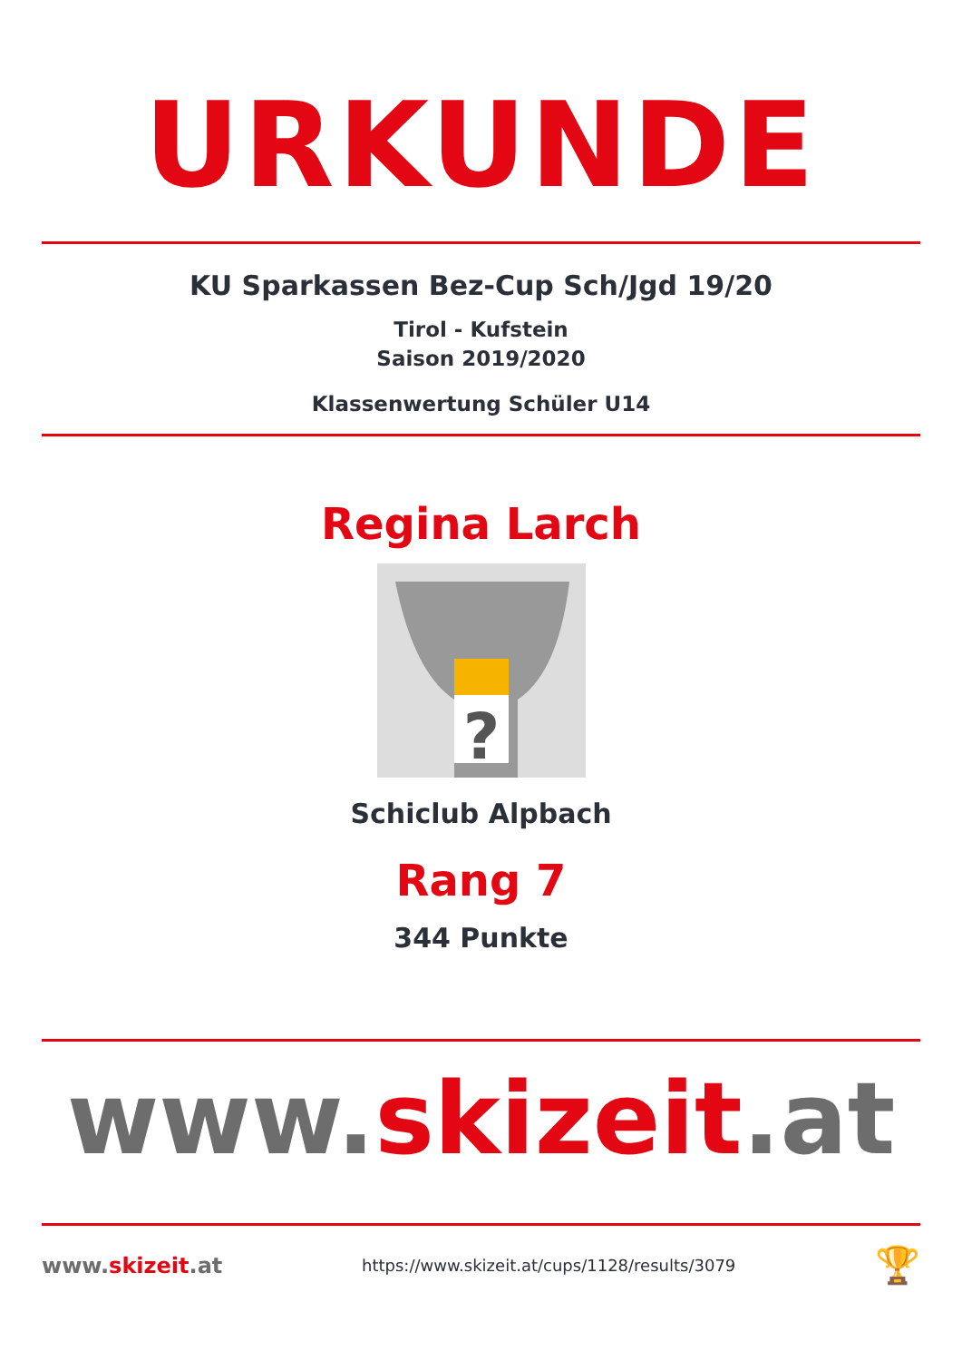URKUNDE
KU Sparkassen Bez-Cup Sch/Jgd 19/20
Tirol - Kufstein
Saison 2019/2020
Klassenwertung Schüler U14
Regina Larch
?
Schiclub Alpbach
Rang 7
344 Punkte
www.skizeit.at
www.skizeit.at
https://www.skizeit.at/cups/1128/results/3079
🏆